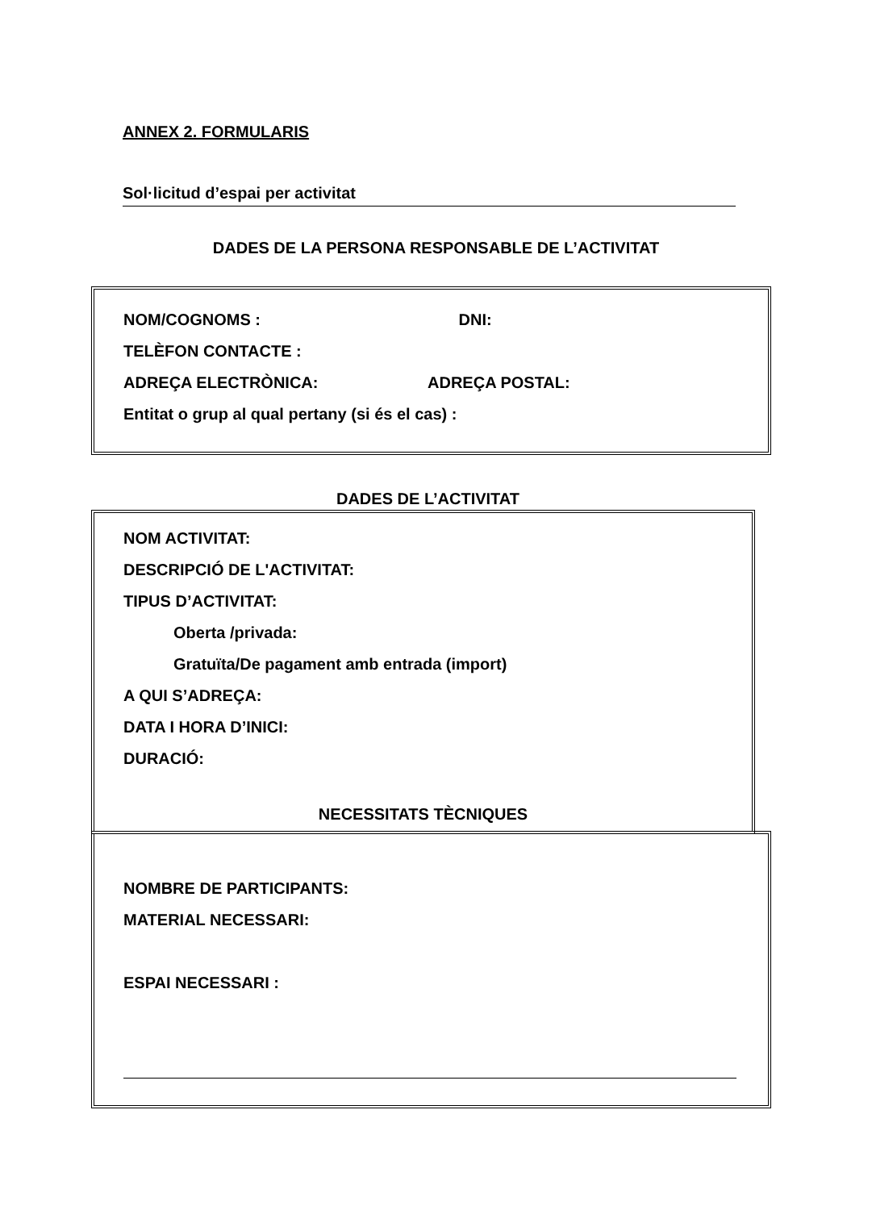ANNEX 2. FORMULARIS
Sol·licitud d’espai per activitat
DADES DE LA PERSONA RESPONSABLE DE L’ACTIVITAT
NOM/COGNOMS : DNI:
TELÈFON CONTACTE :
ADREÇA ELECTRÒNICA: ADREÇA POSTAL:
Entitat o grup al qual pertany (si és el cas) :
DADES DE L’ACTIVITAT
NOM ACTIVITAT:
DESCRIPCIÓ DE L'ACTIVITAT:
TIPUS D’ACTIVITAT:
Oberta /privada:
Gratuïta/De pagament amb entrada (import)
A QUI S’ADREÇA:
DATA I HORA D’INICI:
DURACIÓ:
NECESSITATS TÈCNIQUES
NOMBRE DE PARTICIPANTS:
MATERIAL NECESSARI:
ESPAI NECESSARI :